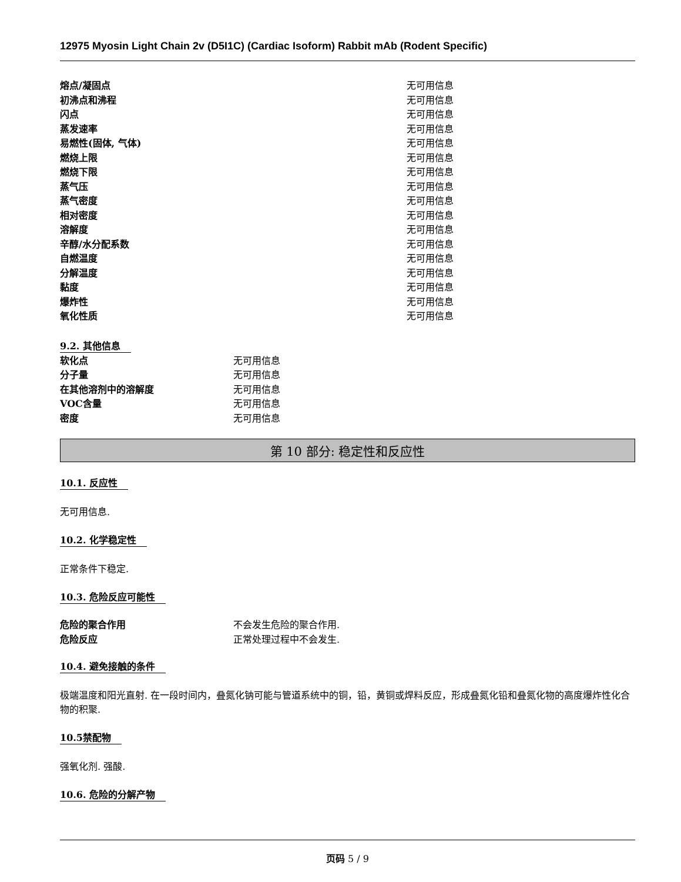12975 Myosin Light Chain 2v (D5I1C) (Cardiac Isoform) Rabbit mAb (Rodent Specific)
| 熔点/凝固点 | 无可用信息 |
| 初沸点和沸程 | 无可用信息 |
| 闪点 | 无可用信息 |
| 蒸发速率 | 无可用信息 |
| 易燃性(固体, 气体) | 无可用信息 |
| 燃烧上限 | 无可用信息 |
| 燃烧下限 | 无可用信息 |
| 蒸气压 | 无可用信息 |
| 蒸气密度 | 无可用信息 |
| 相对密度 | 无可用信息 |
| 溶解度 | 无可用信息 |
| 辛醇/水分配系数 | 无可用信息 |
| 自燃温度 | 无可用信息 |
| 分解温度 | 无可用信息 |
| 黏度 | 无可用信息 |
| 爆炸性 | 无可用信息 |
| 氧化性质 | 无可用信息 |
9.2. 其他信息
| 软化点 | 无可用信息 |
| 分子量 | 无可用信息 |
| 在其他溶剂中的溶解度 | 无可用信息 |
| VOC含量 | 无可用信息 |
| 密度 | 无可用信息 |
第 10 部分: 稳定性和反应性
10.1. 反应性
无可用信息.
10.2. 化学稳定性
正常条件下稳定.
10.3. 危险反应可能性
| 危险的聚合作用 | 不会发生危险的聚合作用. |
| 危险反应 | 正常处理过程中不会发生. |
10.4. 避免接触的条件
极端温度和阳光直射. 在一段时间内，叠氮化钠可能与管道系统中的铜，铅，黄铜或焊料反应，形成叠氮化铅和叠氮化物的高度爆炸性化合物的积聚.
10.5禁配物
强氧化剂. 强酸.
10.6. 危险的分解产物
页码 5 / 9